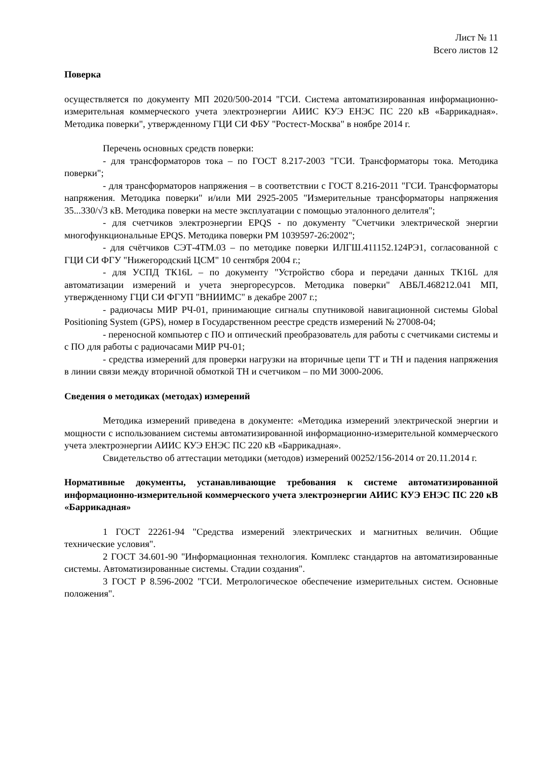Лист № 11
Всего листов 12
Поверка
осуществляется по документу МП 2020/500-2014 "ГСИ. Система автоматизированная информационно-измерительная коммерческого учета электроэнергии АИИС КУЭ ЕНЭС ПС 220 кВ «Баррикадная». Методика поверки", утвержденному ГЦИ СИ ФБУ "Ростест-Москва" в ноябре 2014 г.
Перечень основных средств поверки:
- для трансформаторов тока – по ГОСТ 8.217-2003 "ГСИ. Трансформаторы тока. Методика поверки";
- для трансформаторов напряжения – в соответствии с ГОСТ 8.216-2011 "ГСИ. Трансформаторы напряжения. Методика поверки" и/или МИ 2925-2005 "Измерительные трансформаторы напряжения 35...330/√3 кВ. Методика поверки на месте эксплуатации с помощью эталонного делителя";
- для счетчиков электроэнергии EPQS - по документу "Счетчики электрической энергии многофункциональные EPQS. Методика поверки РМ 1039597-26:2002";
- для счётчиков СЭТ-4ТМ.03 – по методике поверки ИЛГШ.411152.124РЭ1, согласованной с ГЦИ СИ ФГУ "Нижегородский ЦСМ" 10 сентября 2004 г.;
- для УСПД ТК16L – по документу "Устройство сбора и передачи данных ТК16L для автоматизации измерений и учета энергоресурсов. Методика поверки" АВБЛ.468212.041 МП, утвержденному ГЦИ СИ ФГУП "ВНИИМС" в декабре 2007 г.;
- радиочасы МИР РЧ-01, принимающие сигналы спутниковой навигационной системы Global Positioning System (GPS), номер в Государственном реестре средств измерений № 27008-04;
- переносной компьютер с ПО и оптический преобразователь для работы с счетчиками системы и с ПО для работы с радиочасами МИР РЧ-01;
- средства измерений для проверки нагрузки на вторичные цепи ТТ и ТН и падения напряжения в линии связи между вторичной обмоткой ТН и счетчиком – по МИ 3000-2006.
Сведения о методиках (методах) измерений
Методика измерений приведена в документе: «Методика измерений электрической энергии и мощности с использованием системы автоматизированной информационно-измерительной коммерческого учета электроэнергии АИИС КУЭ ЕНЭС ПС 220 кВ «Баррикадная».
Свидетельство об аттестации методики (методов) измерений 00252/156-2014 от 20.11.2014 г.
Нормативные документы, устанавливающие требования к системе автоматизированной информационно-измерительной коммерческого учета электроэнергии АИИС КУЭ ЕНЭС ПС 220 кВ «Баррикадная»
1 ГОСТ 22261-94 "Средства измерений электрических и магнитных величин. Общие технические условия".
2 ГОСТ 34.601-90 "Информационная технология. Комплекс стандартов на автоматизированные системы. Автоматизированные системы. Стадии создания".
3 ГОСТ Р 8.596-2002 "ГСИ. Метрологическое обеспечение измерительных систем. Основные положения".